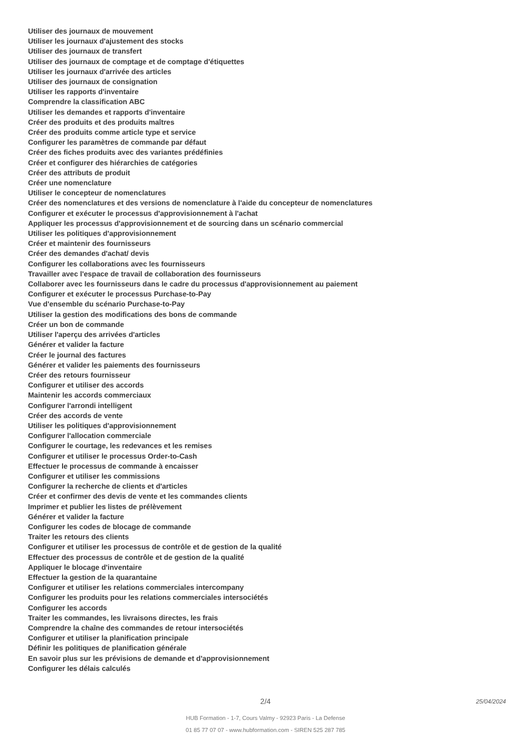Utiliser des journaux de mouvement
Utiliser les journaux d'ajustement des stocks
Utiliser des journaux de transfert
Utiliser des journaux de comptage et de comptage d'étiquettes
Utiliser les journaux d'arrivée des articles
Utiliser des journaux de consignation
Utiliser les rapports d'inventaire
Comprendre la classification ABC
Utiliser les demandes et rapports d'inventaire
Créer des produits et des produits maîtres
Créer des produits comme article type et service
Configurer les paramètres de commande par défaut
Créer des fiches produits avec des variantes prédéfinies
Créer et configurer des hiérarchies de catégories
Créer des attributs de produit
Créer une nomenclature
Utiliser le concepteur de nomenclatures
Créer des nomenclatures et des versions de nomenclature à l'aide du concepteur de nomenclatures
Configurer et exécuter le processus d'approvisionnement à l'achat
Appliquer les processus d'approvisionnement et de sourcing dans un scénario commercial
Utiliser les politiques d'approvisionnement
Créer et maintenir des fournisseurs
Créer des demandes d'achat/ devis
Configurer les collaborations avec les fournisseurs
Travailler avec l'espace de travail de collaboration des fournisseurs
Collaborer avec les fournisseurs dans le cadre du processus d'approvisionnement au paiement
Configurer et exécuter le processus Purchase-to-Pay
Vue d'ensemble du scénario Purchase-to-Pay
Utiliser la gestion des modifications des bons de commande
Créer un bon de commande
Utiliser l'aperçu des arrivées d'articles
Générer et valider la facture
Créer le journal des factures
Générer et valider les paiements des fournisseurs
Créer des retours fournisseur
Configurer et utiliser des accords
Maintenir les accords commerciaux
Configurer l'arrondi intelligent
Créer des accords de vente
Utiliser les politiques d'approvisionnement
Configurer l'allocation commerciale
Configurer le courtage, les redevances et les remises
Configurer et utiliser le processus Order-to-Cash
Effectuer le processus de commande à encaisser
Configurer et utiliser les commissions
Configurer la recherche de clients et d'articles
Créer et confirmer des devis de vente et les commandes clients
Imprimer et publier les listes de prélèvement
Générer et valider la facture
Configurer les codes de blocage de commande
Traiter les retours des clients
Configurer et utiliser les processus de contrôle et de gestion de la qualité
Effectuer des processus de contrôle et de gestion de la qualité
Appliquer le blocage d'inventaire
Effectuer la gestion de la quarantaine
Configurer et utiliser les relations commerciales intercompany
Configurer les produits pour les relations commerciales intersociétés
Configurer les accords
Traiter les commandes, les livraisons directes, les frais
Comprendre la chaîne des commandes de retour intersociétés
Configurer et utiliser la planification principale
Définir les politiques de planification générale
En savoir plus sur les prévisions de demande et d'approvisionnement
Configurer les délais calculés
2/4 25/04/2024
HUB Formation - 1-7, Cours Valmy - 92923 Paris - La Defense
01 85 77 07 07 - www.hubformation.com - SIREN 525 287 785